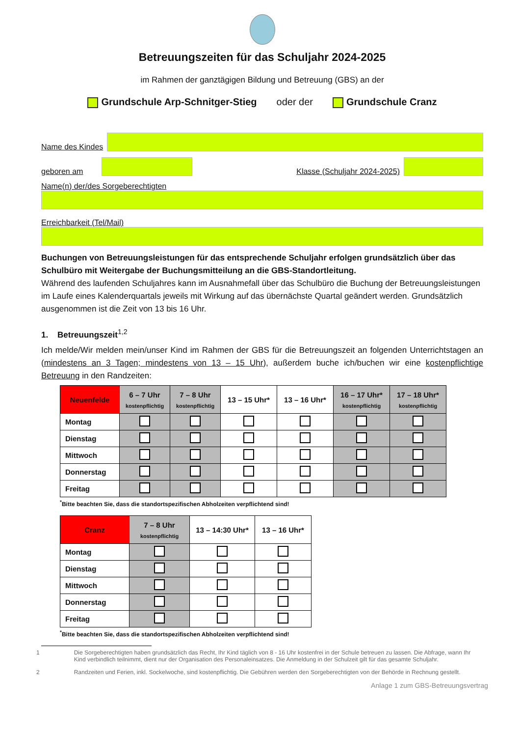Betreuungszeiten für das Schuljahr 2024-2025
im Rahmen der ganztägigen Bildung und Betreuung (GBS) an der
Grundschule Arp-Schnitger-Stieg oder der Grundschule Cranz
Name des Kindes
geboren am
Klasse (Schuljahr 2024-2025)
Name(n) der/des Sorgeberechtigten
Erreichbarkeit (Tel/Mail)
Buchungen von Betreuungsleistungen für das entsprechende Schuljahr erfolgen grundsätzlich über das Schulbüro mit Weitergabe der Buchungsmitteilung an die GBS-Standortleitung.
Während des laufenden Schuljahres kann im Ausnahmefall über das Schulbüro die Buchung der Betreuungsleistungen im Laufe eines Kalenderquartals jeweils mit Wirkung auf das übernächste Quartal geändert werden. Grundsätzlich ausgenommen ist die Zeit von 13 bis 16 Uhr.
1. Betreuungszeit<sup>1,2</sup>
Ich melde/Wir melden mein/unser Kind im Rahmen der GBS für die Betreuungszeit an folgenden Unterrichtstagen an (mindestens an 3 Tagen; mindestens von 13 – 15 Uhr), außerdem buche ich/buchen wir eine kostenpflichtige Betreuung in den Randzeiten:
| Neuenfelde | 6 – 7 Uhr kostenpflichtig | 7 – 8 Uhr kostenpflichtig | 13 – 15 Uhr* | 13 – 16 Uhr* | 16 – 17 Uhr* kostenpflichtig | 17 – 18 Uhr* kostenpflichtig |
| --- | --- | --- | --- | --- | --- | --- |
| Montag | | | | | | |
| Dienstag | | | | | | |
| Mittwoch | | | | | | |
| Donnerstag | | | | | | |
| Freitag | | | | | | |
<sup>*</sup> Bitte beachten Sie, dass die standortspezifischen Abholzeiten verpflichtend sind!
| Cranz | 7 – 8 Uhr kostenpflichtig | 13 – 14:30 Uhr* | 13 – 16 Uhr* |
| --- | --- | --- | --- |
| Montag | | | |
| Dienstag | | | |
| Mittwoch | | | |
| Donnerstag | | | |
| Freitag | | | |
<sup>*</sup> Bitte beachten Sie, dass die standortspezifischen Abholzeiten verpflichtend sind!
1 Die Sorgeberechtigten haben grundsätzlich das Recht, Ihr Kind täglich von 8 - 16 Uhr kostenfrei in der Schule betreuen zu lassen. Die Abfrage, wann Ihr Kind verbindlich teilnimmt, dient nur der Organisation des Personaleinsatzes. Die Anmeldung in der Schulzeit gilt für das gesamte Schuljahr.
2 Randzeiten und Ferien, inkl. Sockelwoche, sind kostenpflichtig. Die Gebühren werden den Sorgeberechtigten von der Behörde in Rechnung gestellt.
Anlage 1 zum GBS-Betreuungsvertrag